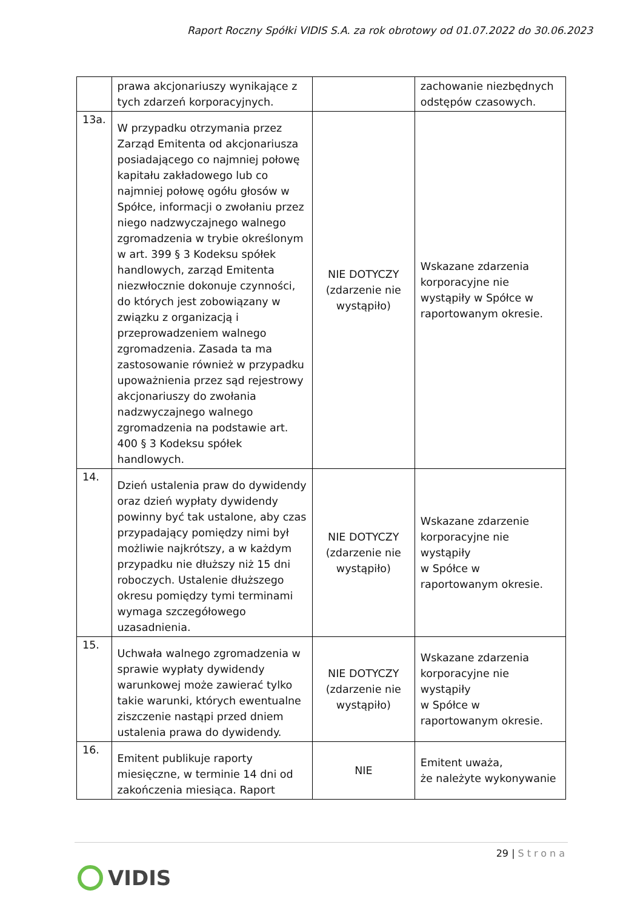Raport Roczny Spółki VIDIS S.A. za rok obrotowy od 01.07.2022 do 30.06.2023
| | prawa akcjonariuszy wynikające z tych zdarzeń korporacyjnych. | | zachowanie niezbędnych odstępów czasowych. |
| 13a. | W przypadku otrzymania przez Zarząd Emitenta od akcjonariusza posiadającego co najmniej połowę kapitału zakładowego lub co najmniej połowę ogółu głosów w Spółce, informacji o zwołaniu przez niego nadzwyczajnego walnego zgromadzenia w trybie określonym w art. 399 § 3 Kodeksu spółek handlowych, zarząd Emitenta niezwłocznie dokonuje czynności, do których jest zobowiązany w związku z organizacją i przeprowadzeniem walnego zgromadzenia. Zasada ta ma zastosowanie również w przypadku upoważnienia przez sąd rejestrowy akcjonariuszy do zwołania nadzwyczajnego walnego zgromadzenia na podstawie art. 400 § 3 Kodeksu spółek handlowych. | NIE DOTYCZY (zdarzenie nie wystąpiło) | Wskazane zdarzenia korporacyjne nie wystąpiły w Spółce w raportowanym okresie. |
| 14. | Dzień ustalenia praw do dywidendy oraz dzień wypłaty dywidendy powinny być tak ustalone, aby czas przypadający pomiędzy nimi był możliwie najkrótszy, a w każdym przypadku nie dłuższy niż 15 dni roboczych. Ustalenie dłuższego okresu pomiędzy tymi terminami wymaga szczegółowego uzasadnienia. | NIE DOTYCZY (zdarzenie nie wystąpiło) | Wskazane zdarzenie korporacyjne nie wystąpiły w Spółce w raportowanym okresie. |
| 15. | Uchwała walnego zgromadzenia w sprawie wypłaty dywidendy warunkowej może zawierać tylko takie warunki, których ewentualne ziszczenie nastąpi przed dniem ustalenia prawa do dywidendy. | NIE DOTYCZY (zdarzenie nie wystąpiło) | Wskazane zdarzenia korporacyjne nie wystąpiły w Spółce w raportowanym okresie. |
| 16. | Emitent publikuje raporty miesięczne, w terminie 14 dni od zakończenia miesiąca. Raport | NIE | Emitent uważa, że należyte wykonywanie |
29 | Strona
VIDIS